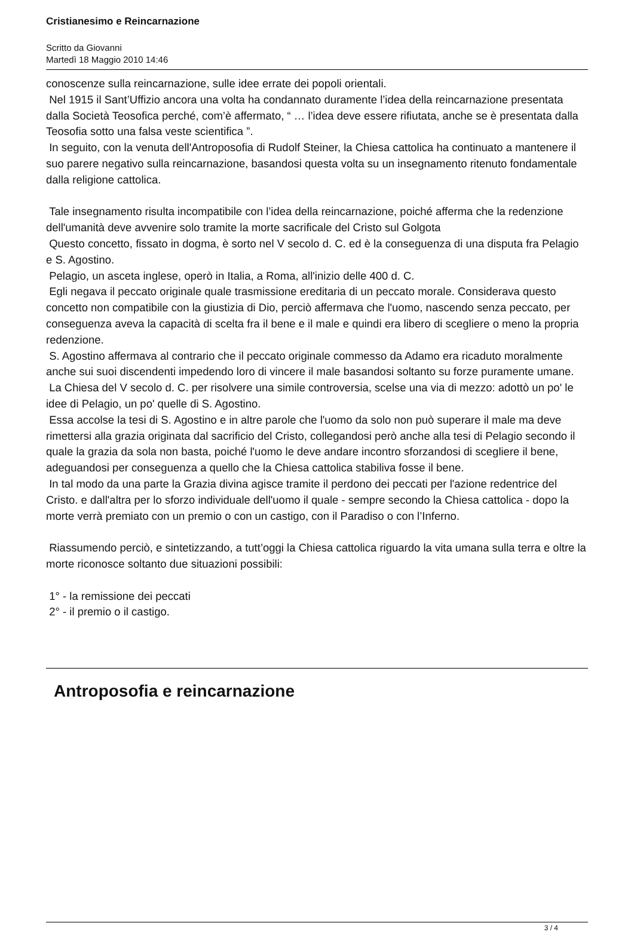Cristianesimo e Reincarnazione
Scritto da Giovanni
Martedì 18 Maggio 2010 14:46
conoscenze sulla reincarnazione, sulle idee errate dei popoli orientali.
Nel 1915 il Sant’Uffizio ancora una volta ha condannato duramente l’idea della reincarnazione presentata dalla Società Teosofica perché, com’è affermato, “ … l’idea deve essere rifiutata, anche se è presentata dalla Teosofia sotto una falsa veste scientifica ”.
In seguito, con la venuta dell'Antroposofia di Rudolf Steiner, la Chiesa cattolica ha continuato a mantenere il suo parere negativo sulla reincarnazione, basandosi questa volta su un insegnamento ritenuto fondamentale dalla religione cattolica.
Tale insegnamento risulta incompatibile con l’idea della reincarnazione, poiché afferma che la redenzione dell'umanità deve avvenire solo tramite la morte sacrificale del Cristo sul Golgota
Questo concetto, fissato in dogma, è sorto nel V secolo d. C. ed è la conseguenza di una disputa fra Pelagio e S. Agostino.
Pelagio, un asceta inglese, operò in Italia, a Roma, all'inizio delle 400 d. C.
Egli negava il peccato originale quale trasmissione ereditaria di un peccato morale. Considerava questo concetto non compatibile con la giustizia di Dio, perciò affermava che l'uomo, nascendo senza peccato, per conseguenza aveva la capacità di scelta fra il bene e il male e quindi era libero di scegliere o meno la propria redenzione.
S. Agostino affermava al contrario che il peccato originale commesso da Adamo era ricaduto moralmente anche sui suoi discendenti impedendo loro di vincere il male basandosi soltanto su forze puramente umane.
La Chiesa del V secolo d. C. per risolvere una simile controversia, scelse una via di mezzo: adottò un po' le idee di Pelagio, un po' quelle di S. Agostino.
Essa accolse la tesi di S. Agostino e in altre parole che l'uomo da solo non può superare il male ma deve rimettersi alla grazia originata dal sacrificio del Cristo, collegandosi però anche alla tesi di Pelagio secondo il quale la grazia da sola non basta, poiché l'uomo le deve andare incontro sforzandosi di scegliere il bene, adeguandosi per conseguenza a quello che la Chiesa cattolica stabiliva fosse il bene.
In tal modo da una parte la Grazia divina agisce tramite il perdono dei peccati per l'azione redentrice del Cristo. e dall'altra per lo sforzo individuale dell'uomo il quale - sempre secondo la Chiesa cattolica - dopo la morte verrà premiato con un premio o con un castigo, con il Paradiso o con l’Inferno.
Riassumendo perciò, e sintetizzando, a tutt’oggi la Chiesa cattolica riguardo la vita umana sulla terra e oltre la morte riconosce soltanto due situazioni possibili:
1° - la remissione dei peccati
2° - il premio o il castigo.
Antroposofia e reincarnazione
3 / 4